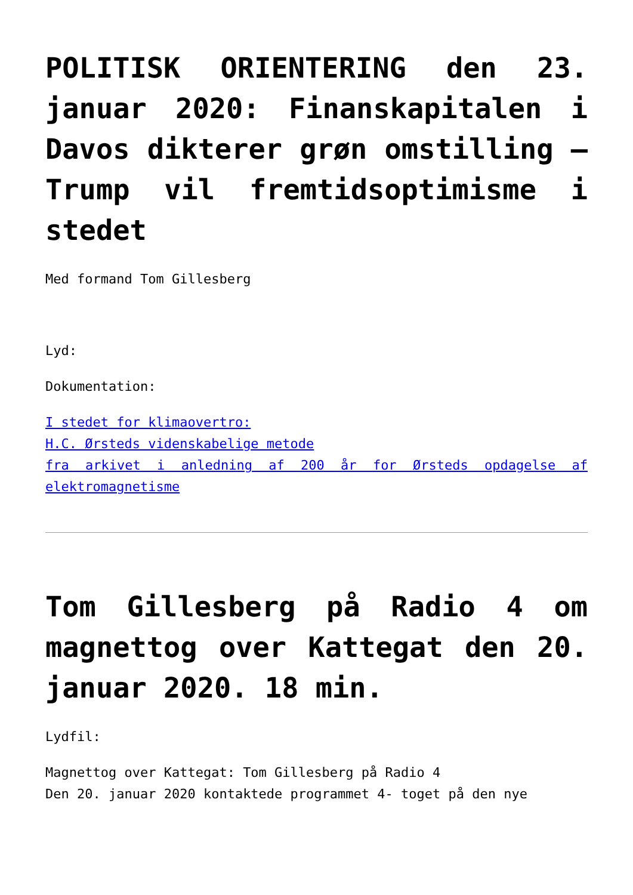POLITISK ORIENTERING den 23. januar 2020: Finanskapitalen i Davos dikterer grøn omstilling – Trump vil fremtidsoptimisme i stedet
Med formand Tom Gillesberg
Lyd:
Dokumentation:
I stedet for klimaovertro:
H.C. Ørsteds videnskabelige metode
fra arkivet i anledning af 200 år for Ørsteds opdagelse af elektromagnetisme
Tom Gillesberg på Radio 4 om magnettog over Kattegat den 20. januar 2020. 18 min.
Lydfil:
Magnettog over Kattegat: Tom Gillesberg på Radio 4
Den 20. januar 2020 kontaktede programmet 4- toget på den nye